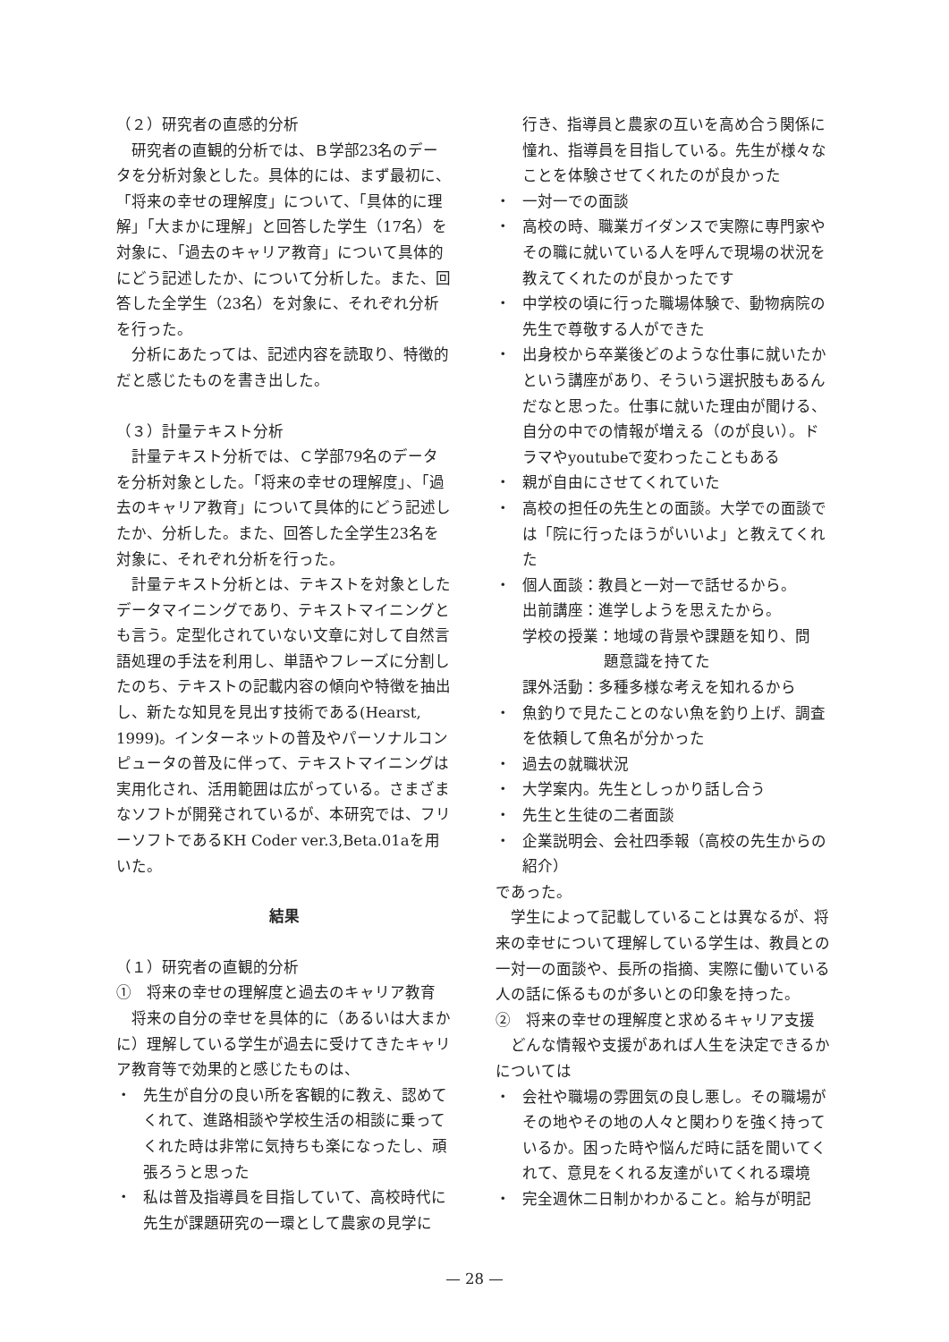（２）研究者の直感的分析
研究者の直観的分析では、Ｂ学部23名のデータを分析対象とした。具体的には、まず最初に、「将来の幸せの理解度」について、「具体的に理解」「大まかに理解」と回答した学生（17名）を対象に、「過去のキャリア教育」について具体的にどう記述したか、について分析した。また、回答した全学生（23名）を対象に、それぞれ分析を行った。
分析にあたっては、記述内容を読取り、特徴的だと感じたものを書き出した。
（３）計量テキスト分析
計量テキスト分析では、Ｃ学部79名のデータを分析対象とした。「将来の幸せの理解度」、「過去のキャリア教育」について具体的にどう記述したか、分析した。また、回答した全学生23名を対象に、それぞれ分析を行った。
計量テキスト分析とは、テキストを対象としたデータマイニングであり、テキストマイニングとも言う。定型化されていない文章に対して自然言語処理の手法を利用し、単語やフレーズに分割したのち、テキストの記載内容の傾向や特徴を抽出し、新たな知見を見出す技術である(Hearst, 1999)。インターネットの普及やパーソナルコンピュータの普及に伴って、テキストマイニングは実用化され、活用範囲は広がっている。さまざまなソフトが開発されているが、本研究では、フリーソフトであるKH Coder ver.3,Beta.01aを用いた。
結果
（１）研究者の直観的分析
①　将来の幸せの理解度と過去のキャリア教育
将来の自分の幸せを具体的に（あるいは大まかに）理解している学生が過去に受けてきたキャリア教育等で効果的と感じたものは、
・ 先生が自分の良い所を客観的に教え、認めてくれて、進路相談や学校生活の相談に乗ってくれた時は非常に気持ちも楽になったし、頑張ろうと思った
・ 私は普及指導員を目指していて、高校時代に先生が課題研究の一環として農家の見学に
行き、指導員と農家の互いを高め合う関係に憧れ、指導員を目指している。先生が様々なことを体験させてくれたのが良かった
・ 一対一での面談
・ 高校の時、職業ガイダンスで実際に専門家やその職に就いている人を呼んで現場の状況を教えてくれたのが良かったです
・ 中学校の頃に行った職場体験で、動物病院の先生で尊敬する人ができた
・ 出身校から卒業後どのような仕事に就いたかという講座があり、そういう選択肢もあるんだなと思った。仕事に就いた理由が聞ける、自分の中での情報が増える（のが良い）。ドラマやyoutubeで変わったこともある
・ 親が自由にさせてくれていた
・ 高校の担任の先生との面談。大学での面談では「院に行ったほうがいいよ」と教えてくれた
・ 個人面談：教員と一対一で話せるから。
出前講座：進学しようを思えたから。
学校の授業：地域の背景や課題を知り、問
題意識を持てた
課外活動：多種多様な考えを知れるから
・ 魚釣りで見たことのない魚を釣り上げ、調査を依頼して魚名が分かった
・ 過去の就職状況
・ 大学案内。先生としっかり話し合う
・ 先生と生徒の二者面談
・ 企業説明会、会社四季報（高校の先生からの紹介）
であった。
学生によって記載していることは異なるが、将来の幸せについて理解している学生は、教員との一対一の面談や、長所の指摘、実際に働いている人の話に係るものが多いとの印象を持った。
②　将来の幸せの理解度と求めるキャリア支援
どんな情報や支援があれば人生を決定できるかについては
・ 会社や職場の雰囲気の良し悪し。その職場がその地やその地の人々と関わりを強く持っているか。困った時や悩んだ時に話を聞いてくれて、意見をくれる友達がいてくれる環境
・ 完全週休二日制かわかること。給与が明記
— 28 —